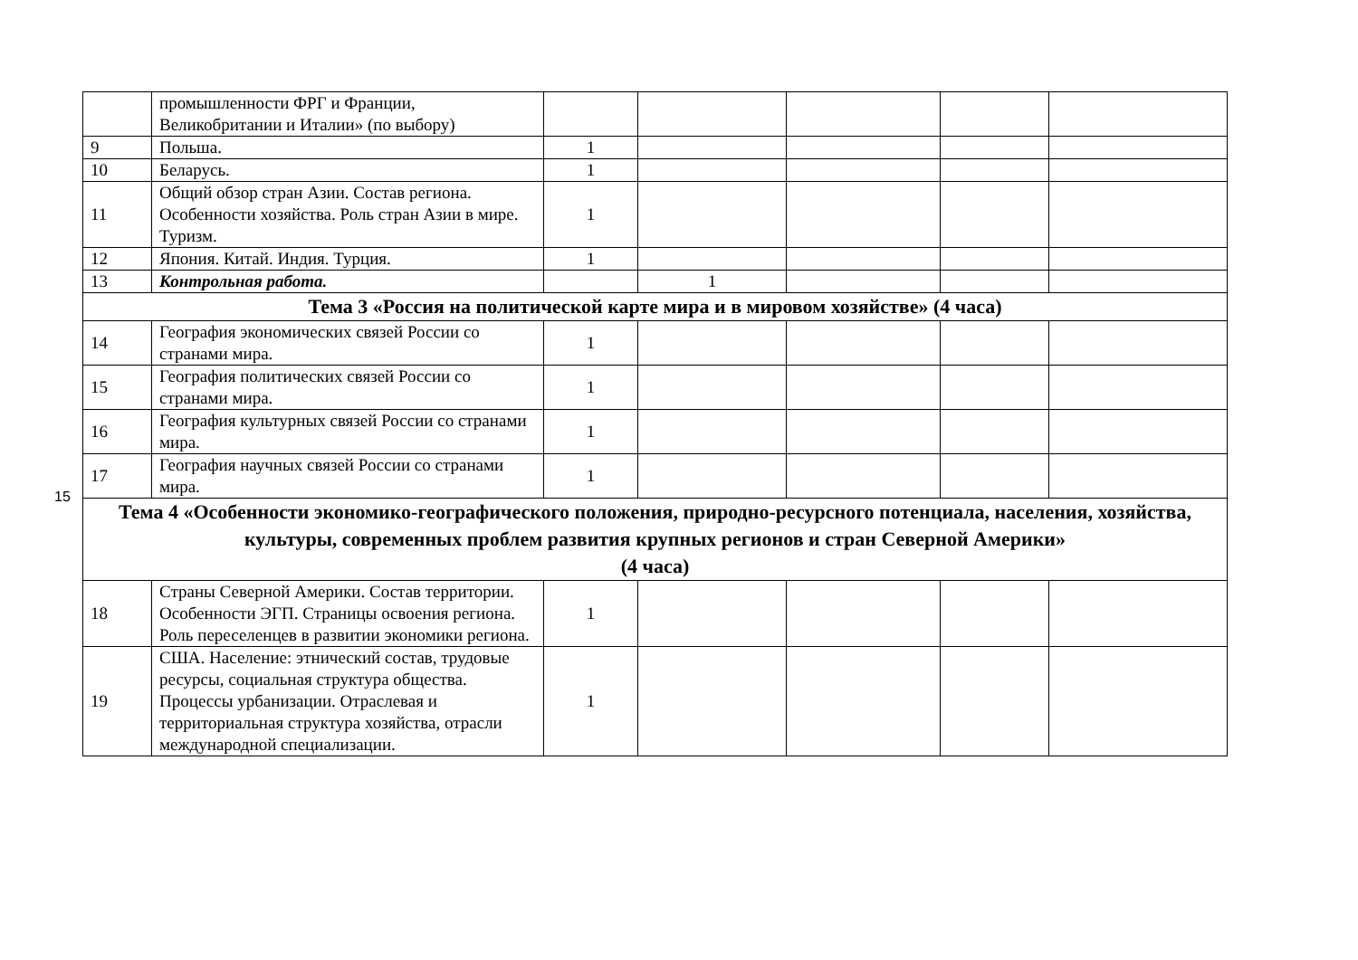15
| | промышленности ФРГ и Франции, Великобритании и Италии» (по выбору) | | | | | |
| 9 | Польша. | 1 | | | | |
| 10 | Беларусь. | 1 | | | | |
| 11 | Общий обзор стран Азии. Состав региона. Особенности хозяйства. Роль стран Азии в мире. Туризм. | 1 | | | | |
| 12 | Япония. Китай. Индия. Турция. | 1 | | | | |
| 13 | Контрольная работа. | | 1 | | | |
| Тема 3 «Россия на политической карте мира и в мировом хозяйстве» (4 часа) | | | | | | |
| 14 | География экономических связей России со странами мира. | 1 | | | | |
| 15 | География политических связей России со странами мира. | 1 | | | | |
| 16 | География культурных связей России со странами мира. | 1 | | | | |
| 17 | География научных связей России со странами мира. | 1 | | | | |
| Тема 4 «Особенности экономико-географического положения, природно-ресурсного потенциала, населения, хозяйства, культуры, современных проблем развития крупных регионов и стран Северной Америки» (4 часа) | | | | | | |
| 18 | Страны Северной Америки. Состав территории. Особенности ЭГП. Страницы освоения региона. Роль переселенцев в развитии экономики региона. | 1 | | | | |
| 19 | США. Население: этнический состав, трудовые ресурсы, социальная структура общества. Процессы урбанизации. Отраслевая и территориальная структура хозяйства, отрасли международной специализации. | 1 | | | | |